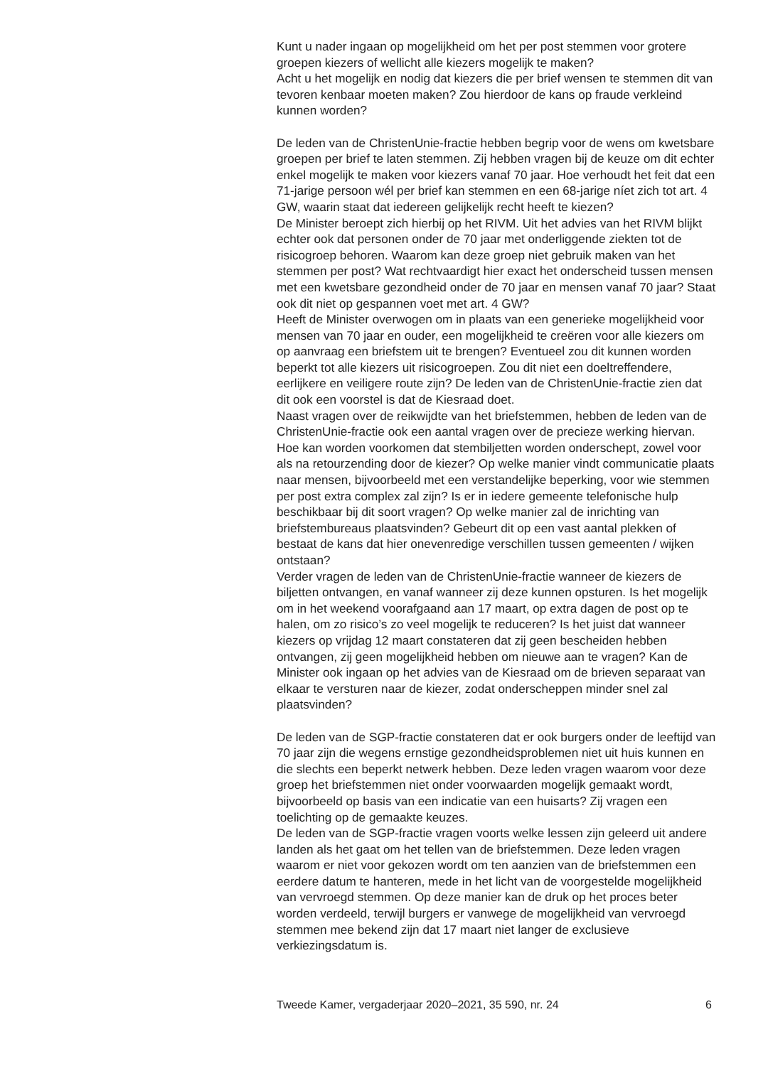Kunt u nader ingaan op mogelijkheid om het per post stemmen voor grotere groepen kiezers of wellicht alle kiezers mogelijk te maken?
Acht u het mogelijk en nodig dat kiezers die per brief wensen te stemmen dit van tevoren kenbaar moeten maken? Zou hierdoor de kans op fraude verkleind kunnen worden?
De leden van de ChristenUnie-fractie hebben begrip voor de wens om kwetsbare groepen per brief te laten stemmen. Zij hebben vragen bij de keuze om dit echter enkel mogelijk te maken voor kiezers vanaf 70 jaar. Hoe verhoudt het feit dat een 71-jarige persoon wél per brief kan stemmen en een 68-jarige níet zich tot art. 4 GW, waarin staat dat iedereen gelijkelijk recht heeft te kiezen?
De Minister beroept zich hierbij op het RIVM. Uit het advies van het RIVM blijkt echter ook dat personen onder de 70 jaar met onderliggende ziekten tot de risicogroep behoren. Waarom kan deze groep niet gebruik maken van het stemmen per post? Wat rechtvaardigt hier exact het onderscheid tussen mensen met een kwetsbare gezondheid onder de 70 jaar en mensen vanaf 70 jaar? Staat ook dit niet op gespannen voet met art. 4 GW?
Heeft de Minister overwogen om in plaats van een generieke mogelijkheid voor mensen van 70 jaar en ouder, een mogelijkheid te creëren voor alle kiezers om op aanvraag een briefstem uit te brengen? Eventueel zou dit kunnen worden beperkt tot alle kiezers uit risicogroepen. Zou dit niet een doeltreffendere, eerlijkere en veiligere route zijn? De leden van de ChristenUnie-fractie zien dat dit ook een voorstel is dat de Kiesraad doet.
Naast vragen over de reikwijdte van het briefstemmen, hebben de leden van de ChristenUnie-fractie ook een aantal vragen over de precieze werking hiervan. Hoe kan worden voorkomen dat stembiljetten worden onderschept, zowel voor als na retourzending door de kiezer? Op welke manier vindt communicatie plaats naar mensen, bijvoorbeeld met een verstandelijke beperking, voor wie stemmen per post extra complex zal zijn? Is er in iedere gemeente telefonische hulp beschikbaar bij dit soort vragen? Op welke manier zal de inrichting van briefstembureaus plaatsvinden? Gebeurt dit op een vast aantal plekken of bestaat de kans dat hier onevenredige verschillen tussen gemeenten / wijken ontstaan?
Verder vragen de leden van de ChristenUnie-fractie wanneer de kiezers de biljetten ontvangen, en vanaf wanneer zij deze kunnen opsturen. Is het mogelijk om in het weekend voorafgaand aan 17 maart, op extra dagen de post op te halen, om zo risico’s zo veel mogelijk te reduceren? Is het juist dat wanneer kiezers op vrijdag 12 maart constateren dat zij geen bescheiden hebben ontvangen, zij geen mogelijkheid hebben om nieuwe aan te vragen? Kan de Minister ook ingaan op het advies van de Kiesraad om de brieven separaat van elkaar te versturen naar de kiezer, zodat onderscheppen minder snel zal plaatsvinden?
De leden van de SGP-fractie constateren dat er ook burgers onder de leeftijd van 70 jaar zijn die wegens ernstige gezondheidsproblemen niet uit huis kunnen en die slechts een beperkt netwerk hebben. Deze leden vragen waarom voor deze groep het briefstemmen niet onder voorwaarden mogelijk gemaakt wordt, bijvoorbeeld op basis van een indicatie van een huisarts? Zij vragen een toelichting op de gemaakte keuzes.
De leden van de SGP-fractie vragen voorts welke lessen zijn geleerd uit andere landen als het gaat om het tellen van de briefstemmen. Deze leden vragen waarom er niet voor gekozen wordt om ten aanzien van de briefstemmen een eerdere datum te hanteren, mede in het licht van de voorgestelde mogelijkheid van vervroegd stemmen. Op deze manier kan de druk op het proces beter worden verdeeld, terwijl burgers er vanwege de mogelijkheid van vervroegd stemmen mee bekend zijn dat 17 maart niet langer de exclusieve verkiezingsdatum is.
Tweede Kamer, vergaderjaar 2020–2021, 35 590, nr. 24 6